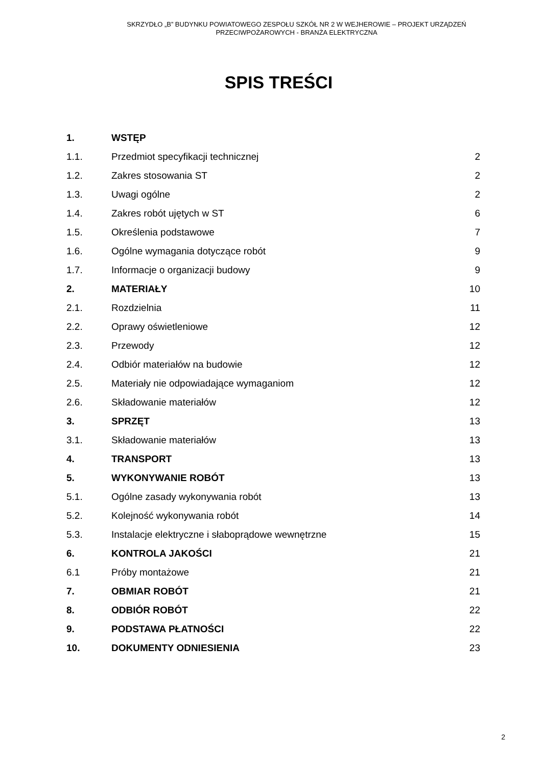SKRZYDŁO „B” BUDYNKU POWIATOWEGO ZESPOŁU SZKÓŁ NR 2 W WEJHEROWIE – PROJEKT URZĄDZEŃ
PRZECIWPOŻAROWYCH - BRANŻA ELEKTRYCZNA
SPIS TREŚCI
| 1. | WSTĘP | |
| 1.1. | Przedmiot specyfikacji technicznej | 2 |
| 1.2. | Zakres stosowania ST | 2 |
| 1.3. | Uwagi ogólne | 2 |
| 1.4. | Zakres robót ujętych w ST | 6 |
| 1.5. | Określenia podstawowe | 7 |
| 1.6. | Ogólne wymagania dotyczące robót | 9 |
| 1.7. | Informacje o organizacji budowy | 9 |
| 2. | MATERIAŁY | 10 |
| 2.1. | Rozdzielnia | 11 |
| 2.2. | Oprawy oświetleniowe | 12 |
| 2.3. | Przewody | 12 |
| 2.4. | Odbiór materiałów na budowie | 12 |
| 2.5. | Materiały nie odpowiadające wymaganiom | 12 |
| 2.6. | Składowanie materiałów | 12 |
| 3. | SPRZĘT | 13 |
| 3.1. | Składowanie materiałów | 13 |
| 4. | TRANSPORT | 13 |
| 5. | WYKONYWANIE ROBÓT | 13 |
| 5.1. | Ogólne zasady wykonywania robót | 13 |
| 5.2. | Kolejność wykonywania robót | 14 |
| 5.3. | Instalacje elektryczne i słaboprądowe wewnętrzne | 15 |
| 6. | KONTROLA JAKOŚCI | 21 |
| 6.1 | Próby montażowe | 21 |
| 7. | OBMIAR ROBÓT | 21 |
| 8. | ODBIÓR ROBÓT | 22 |
| 9. | PODSTAWA PŁATNOŚCI | 22 |
| 10. | DOKUMENTY ODNIESIENIA | 23 |
2